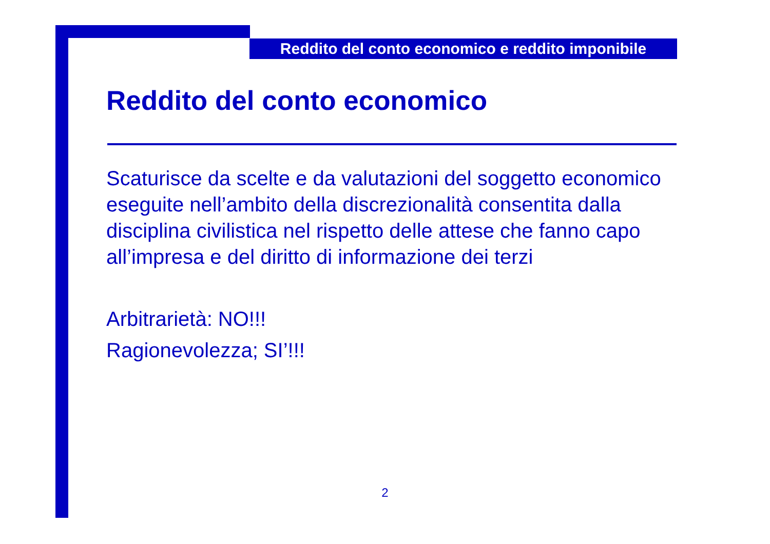Reddito del conto economico e reddito imponibile
Reddito del conto economico
Scaturisce da scelte e da valutazioni del soggetto economico eseguite nell’ambito della discrezionalità consentita dalla disciplina civilistica nel rispetto delle attese che fanno capo all’impresa e del diritto di informazione dei terzi
Arbitrarietà: NO!!!
Ragionevolezza; SI’!!!
2